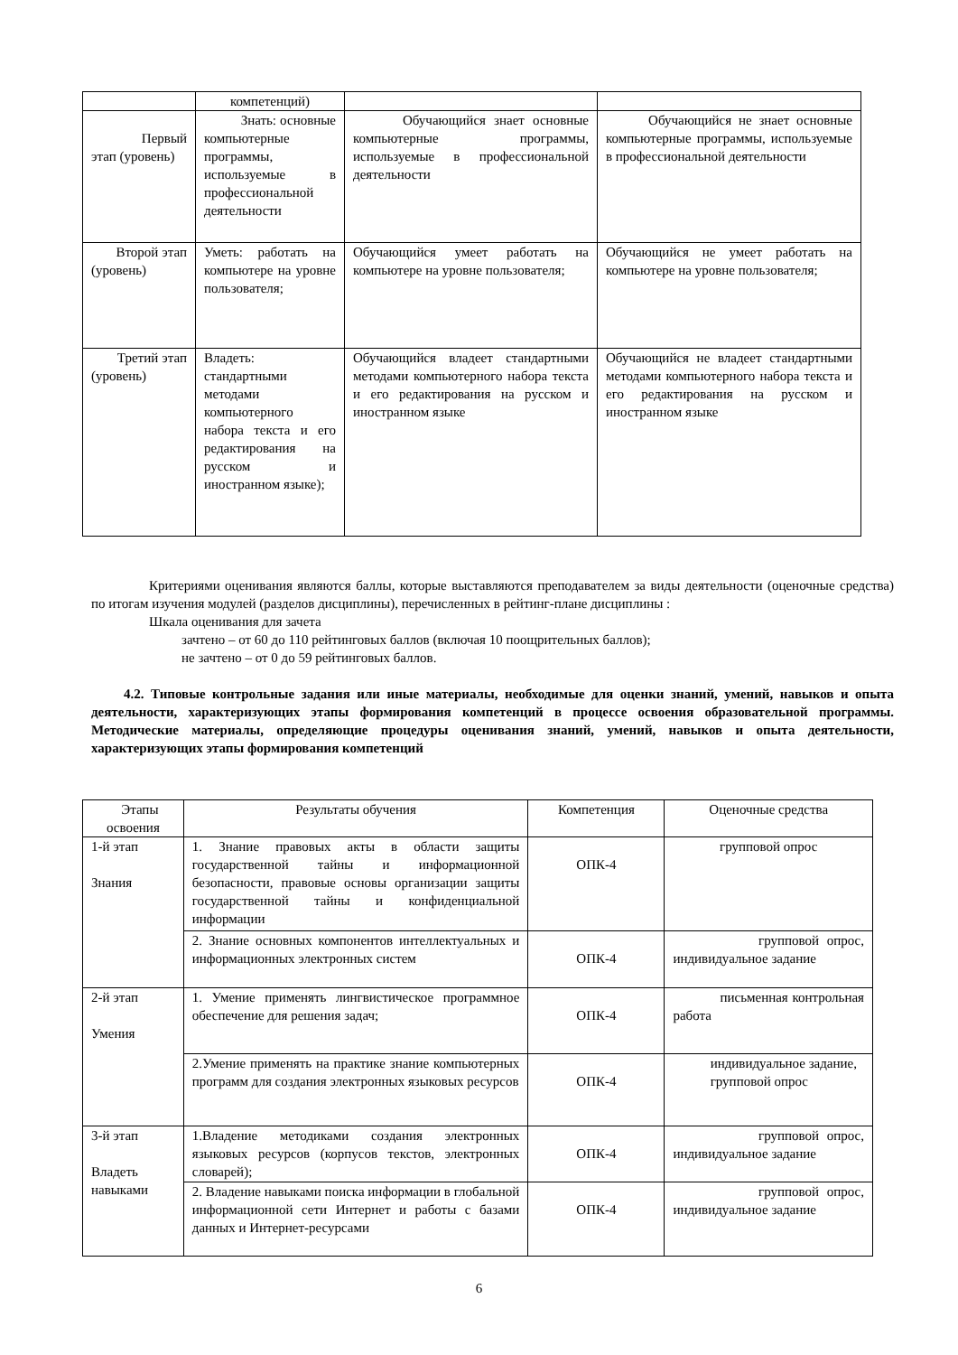| | компетенций) | | |
| Первый этап (уровень) | Знать: основные компьютерные программы, используемые в профессиональной деятельности | Обучающийся знает основные компьютерные программы, используемые в профессиональной деятельности | Обучающийся не знает основные компьютерные программы, используемые в профессиональной деятельности |
| Второй этап (уровень) | Уметь: работать на компьютере на уровне пользователя; | Обучающийся умеет работать на компьютере на уровне пользователя; | Обучающийся не умеет работать на компьютере на уровне пользователя; |
| Третий этап (уровень) | Владеть: стандартными методами компьютерного набора текста и его редактирования на русском и иностранном языке); | Обучающийся владеет стандартными методами компьютерного набора текста и его редактирования на русском и иностранном языке | Обучающийся не владеет стандартными методами компьютерного набора текста и его редактирования на русском и иностранном языке |
Критериями оценивания являются баллы, которые выставляются преподавателем за виды деятельности (оценочные средства) по итогам изучения модулей (разделов дисциплины), перечисленных в рейтинг-плане дисциплины :
Шкала оценивания для зачета
зачтено – от 60 до 110 рейтинговых баллов (включая 10 поощрительных баллов);
не зачтено – от 0 до 59 рейтинговых баллов.
4.2. Типовые контрольные задания или иные материалы, необходимые для оценки знаний, умений, навыков и опыта деятельности, характеризующих этапы формирования компетенций в процессе освоения образовательной программы. Методические материалы, определяющие процедуры оценивания знаний, умений, навыков и опыта деятельности, характеризующих этапы формирования компетенций
| Этапы освоения | Результаты обучения | Компетенция | Оценочные средства |
| --- | --- | --- | --- |
| 1-й этап Знания | 1. Знание правовых акты в области защиты государственной тайны и информационной безопасности, правовые основы организации защиты государственной тайны и конфиденциальной информации | ОПК-4 | групповой опрос |
| | 2. Знание основных компонентов интеллектуальных и информационных электронных систем | ОПК-4 | групповой опрос, индивидуальное задание |
| 2-й этап Умения | 1. Умение применять лингвистическое программное обеспечение для решения задач; | ОПК-4 | письменная контрольная работа |
| | 2.Умение применять на практике знание компьютерных программ для создания электронных языковых ресурсов | ОПК-4 | индивидуальное задание, групповой опрос |
| 3-й этап Владеть навыками | 1.Владение методиками создания электронных языковых ресурсов (корпусов текстов, электронных словарей); | ОПК-4 | групповой опрос, индивидуальное задание |
| | 2. Владение навыками поиска информации в глобальной информационной сети Интернет и работы с базами данных и Интернет-ресурсами | ОПК-4 | групповой опрос, индивидуальное задание |
6